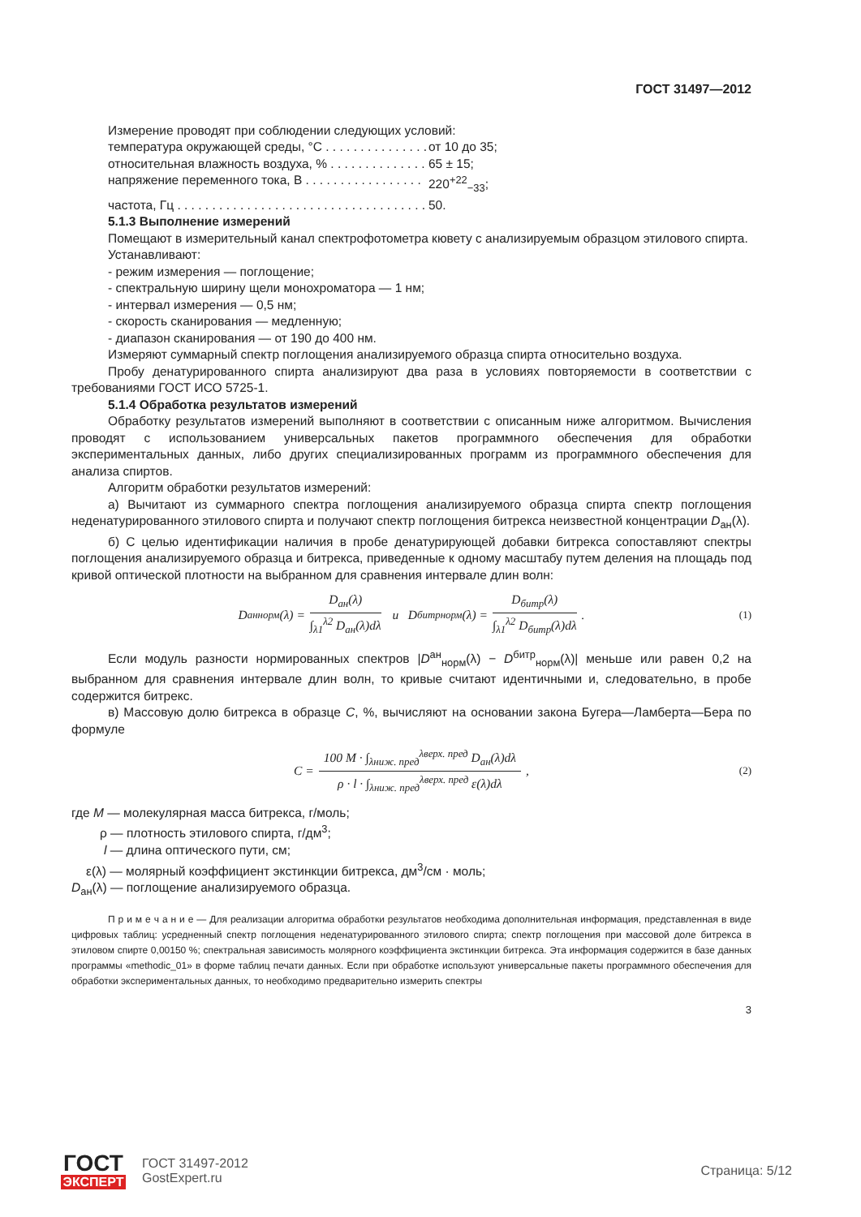ГОСТ 31497—2012
Измерение проводят при соблюдении следующих условий:
температура окружающей среды, °C . . . . . . . . . . . . . . . от 10 до 35;
относительная влажность воздуха, % . . . . . . . . . . . . . . 65 ± 15;
напряжение переменного тока, В . . . . . . . . . . . . . . . . . 220<sup>+22</sup><sub>−33</sub>;
частота, Гц . . . . . . . . . . . . . . . . . . . . . . . . . . . . . . . . . . . . . 50.
5.1.3 Выполнение измерений
Помещают в измерительный канал спектрофотометра кювету с анализируемым образцом этилового спирта.
Устанавливают:
- режим измерения — поглощение;
- спектральную ширину щели монохроматора — 1 нм;
- интервал измерения — 0,5 нм;
- скорость сканирования — медленную;
- диапазон сканирования — от 190 до 400 нм.
Измеряют суммарный спектр поглощения анализируемого образца спирта относительно воздуха.
Пробу денатурированного спирта анализируют два раза в условиях повторяемости в соответствии с требованиями ГОСТ ИСО 5725-1.
5.1.4 Обработка результатов измерений
Обработку результатов измерений выполняют в соответствии с описанным ниже алгоритмом. Вычисления проводят с использованием универсальных пакетов программного обеспечения для обработки экспериментальных данных, либо других специализированных программ из программного обеспечения для анализа спиртов.
Алгоритм обработки результатов измерений:
а) Вычитают из суммарного спектра поглощения анализируемого образца спирта спектр поглощения неденатурированного этилового спирта и получают спектр поглощения битрекса неизвестной концентрации D<sub>ан</sub>(λ).
б) С целью идентификации наличия в пробе денатурирующей добавки битрекса сопоставляют спектры поглощения анализируемого образца и битрекса, приведенные к одному масштабу путем деления на площадь под кривой оптической плотности на выбранном для сравнения интервале длин волн:
D<sup>ан</sup><sub>норм</sub>(λ) =
D<sub>ан</sub>(λ)
∫<sub>λ1</sub><sup>λ2</sup> D<sub>ан</sub>(λ)dλ
и D<sup>битр</sup><sub>норм</sub>(λ) =
D<sub>битр</sub>(λ)
∫<sub>λ1</sub><sup>λ2</sup> D<sub>битр</sub>(λ)dλ
. (1)
Если модуль разности нормированных спектров |D<sup>ан</sup><sub>норм</sub>(λ) − D<sup>битр</sup><sub>норм</sub>(λ)| меньше или равен 0,2 на выбранном для сравнения интервале длин волн, то кривые считают идентичными и, следовательно, в пробе содержится битрекс.
в) Массовую долю битрекса в образце C, %, вычисляют на основании закона Бугера—Ламберта—Бера по формуле
C =
100 M · ∫<sub>λниж. пред</sub><sup>λверх. пред</sup> D<sub>ан</sub>(λ)dλ
ρ · l · ∫<sub>λниж. пред</sub><sup>λверх. пред</sup> ε(λ)dλ
, (2)
где M — молекулярная масса битрекса, г/моль;
ρ — плотность этилового спирта, г/дм<sup>3</sup>;
l — длина оптического пути, см;
ε(λ) — молярный коэффициент экстинкции битрекса, дм<sup>3</sup>/см · моль;
D<sub>ан</sub>(λ) — поглощение анализируемого образца.
П р и м е ч а н и е — Для реализации алгоритма обработки результатов необходима дополнительная информация, представленная в виде цифровых таблиц: усредненный спектр поглощения неденатурированного этилового спирта; спектр поглощения при массовой доле битрекса в этиловом спирте 0,00150 %; спектральная зависимость молярного коэффициента экстинкции битрекса. Эта информация содержится в базе данных программы «methodic_01» в форме таблиц печати данных. Если при обработке используют универсальные пакеты программного обеспечения для обработки экспериментальных данных, то необходимо предварительно измерить спектры
3
ГОСТ
ЭКСПЕРТ
ГОСТ 31497-2012
GostExpert.ru
Страница: 5/12